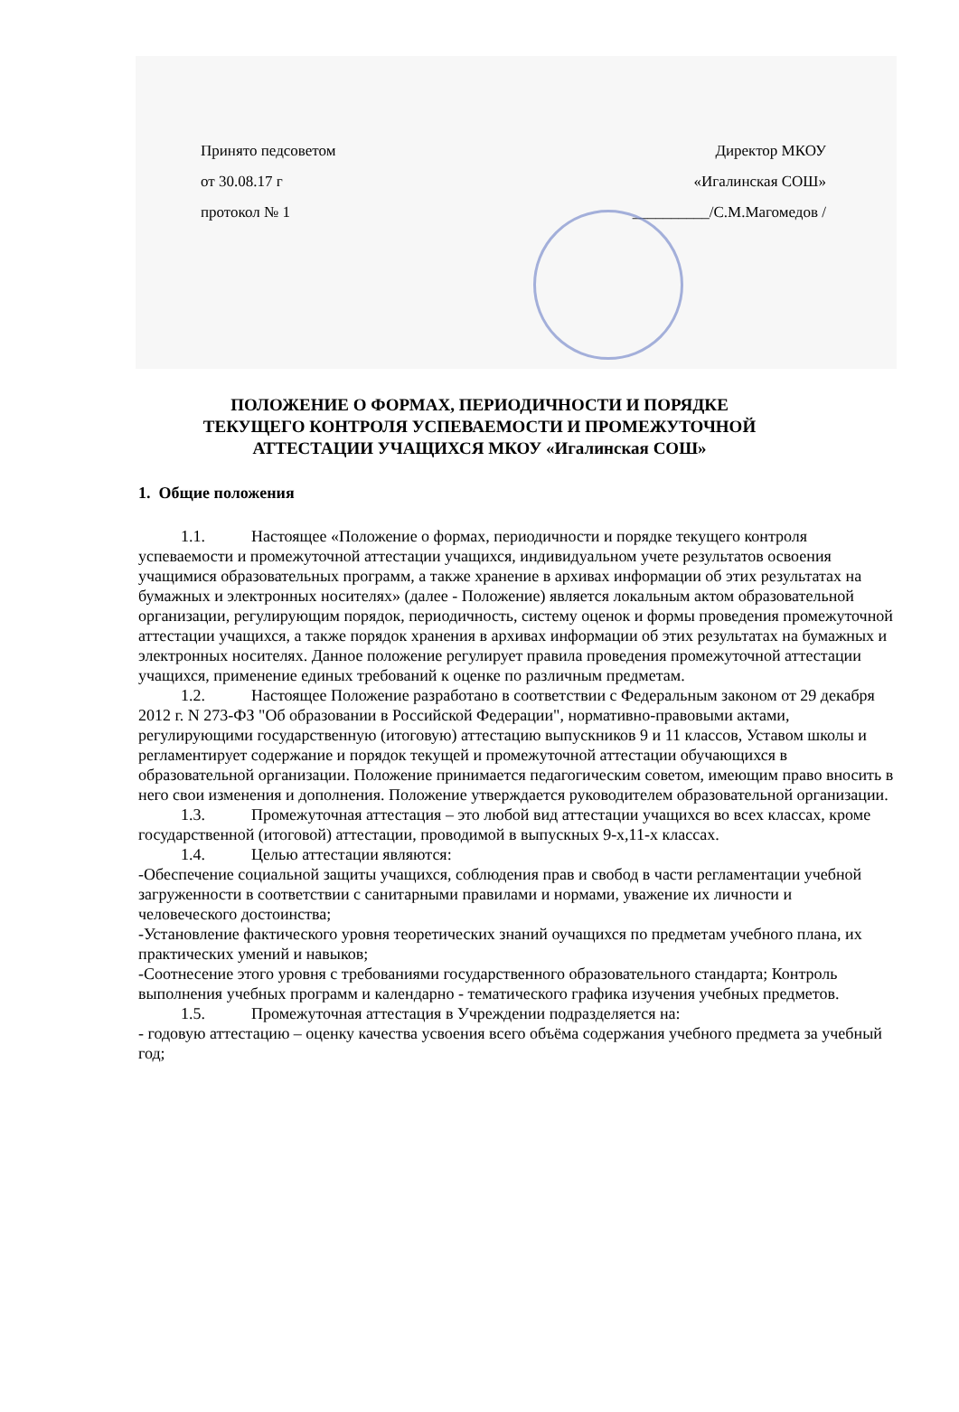Принято педсоветом
от 30.08.17 г
протокол № 1
Директор МКОУ
«Игалинская СОШ»
__________/С.М.Магомедов /
ПОЛОЖЕНИЕ О ФОРМАХ, ПЕРИОДИЧНОСТИ И ПОРЯДКЕ
ТЕКУЩЕГО КОНТРОЛЯ УСПЕВАЕМОСТИ И ПРОМЕЖУТОЧНОЙ
АТТЕСТАЦИИ УЧАЩИХСЯ МКОУ «Игалинская СОШ»
1. Общие положения
1.1. Настоящее «Положение о формах, периодичности и порядке текущего контроля успеваемости и промежуточной аттестации учащихся, индивидуальном учете результатов освоения учащимися образовательных программ, а также хранение в архивах информации об этих результатах на бумажных и электронных носителях» (далее - Положение) является локальным актом образовательной организации, регулирующим порядок, периодичность, систему оценок и формы проведения промежуточной аттестации учащихся, а также порядок хранения в архивах информации об этих результатах на бумажных и электронных носителях. Данное положение регулирует правила проведения промежуточной аттестации учащихся, применение единых требований к оценке по различным предметам.
1.2. Настоящее Положение разработано в соответствии с Федеральным законом от 29 декабря 2012 г. N 273-ФЗ "Об образовании в Российской Федерации", нормативно-правовыми актами, регулирующими государственную (итоговую) аттестацию выпускников 9 и 11 классов, Уставом школы и регламентирует содержание и порядок текущей и промежуточной аттестации обучающихся в образовательной организации. Положение принимается педагогическим советом, имеющим право вносить в него свои изменения и дополнения. Положение утверждается руководителем образовательной организации.
1.3. Промежуточная аттестация – это любой вид аттестации учащихся во всех классах, кроме государственной (итоговой) аттестации, проводимой в выпускных 9-х,11-х классах.
1.4. Целью аттестации являются:
-Обеспечение социальной защиты учащихся, соблюдения прав и свобод в части регламентации учебной загруженности в соответствии с санитарными правилами и нормами, уважение их личности и человеческого достоинства;
-Установление фактического уровня теоретических знаний оучащихся по предметам учебного плана, их практических умений и навыков;
-Соотнесение этого уровня с требованиями государственного образовательного стандарта; Контроль выполнения учебных программ и календарно - тематического графика изучения учебных предметов.
1.5. Промежуточная аттестация в Учреждении подразделяется на:
- годовую аттестацию – оценку качества усвоения всего объёма содержания учебного предмета за учебный год;